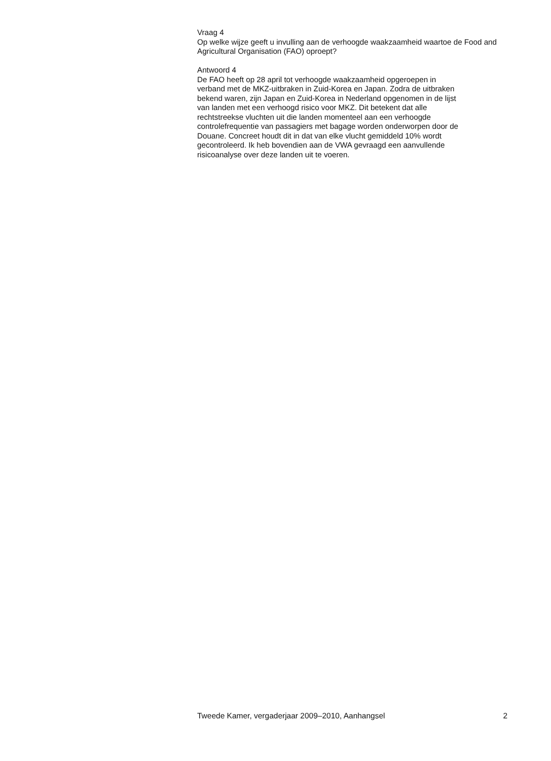Vraag 4
Op welke wijze geeft u invulling aan de verhoogde waakzaamheid waartoe de Food and Agricultural Organisation (FAO) oproept?
Antwoord 4
De FAO heeft op 28 april tot verhoogde waakzaamheid opgeroepen in
verband met de MKZ-uitbraken in Zuid-Korea en Japan. Zodra de uitbraken
bekend waren, zijn Japan en Zuid-Korea in Nederland opgenomen in de lijst
van landen met een verhoogd risico voor MKZ. Dit betekent dat alle
rechtstreekse vluchten uit die landen momenteel aan een verhoogde
controlefrequentie van passagiers met bagage worden onderworpen door de
Douane. Concreet houdt dit in dat van elke vlucht gemiddeld 10% wordt
gecontroleerd. Ik heb bovendien aan de VWA gevraagd een aanvullende
risicoanalyse over deze landen uit te voeren.
Tweede Kamer, vergaderjaar 2009–2010, Aanhangsel 2